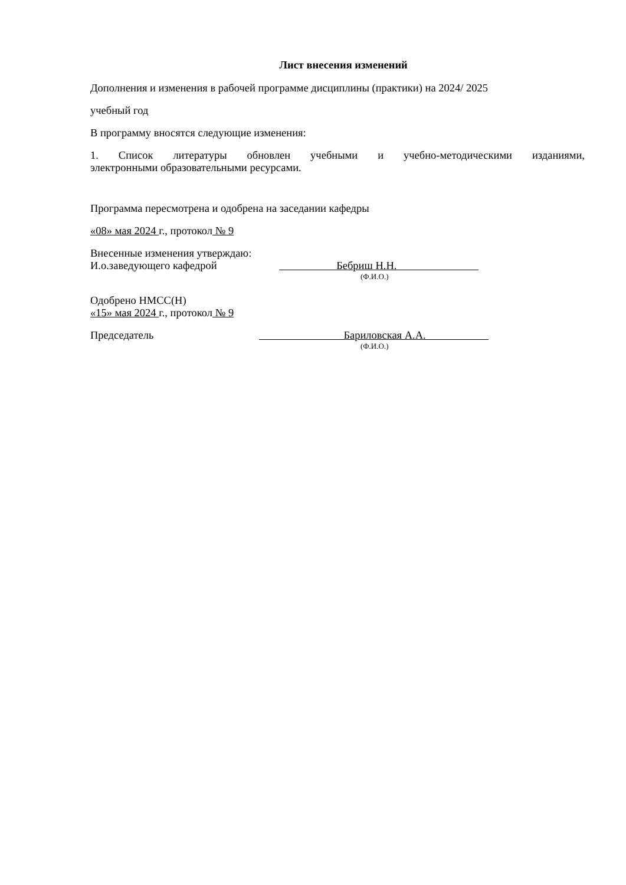Лист внесения изменений
Дополнения и изменения в рабочей программе дисциплины (практики) на 2024/ 2025
учебный год
В программу вносятся следующие изменения:
1. Список литературы обновлен учебными и учебно-методическими изданиями,
электронными образовательными ресурсами.
Программа пересмотрена и одобрена на заседании кафедры
«08» мая 2024 г., протокол № 9
Внесенные изменения утверждаю:
И.о.заведующего кафедрой Бебриш Н.Н.
(Ф.И.О.)
Одобрено НМСС(Н)
«15» мая 2024 г., протокол № 9
Председатель Бариловская А.А.
(Ф.И.О.)